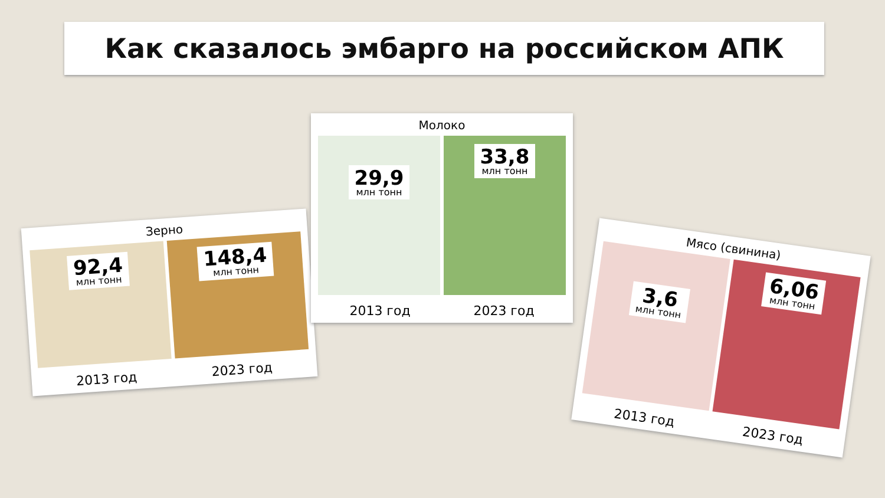Как сказалось эмбарго на российском АПК
Зерно
92,4
млн тонн
148,4
млн тонн
2013 год 2023 год
Молоко
29,9
млн тонн
33,8
млн тонн
2013 год 2023 год
Мясо (свинина)
3,6
млн тонн
6,06
млн тонн
2013 год 2023 год